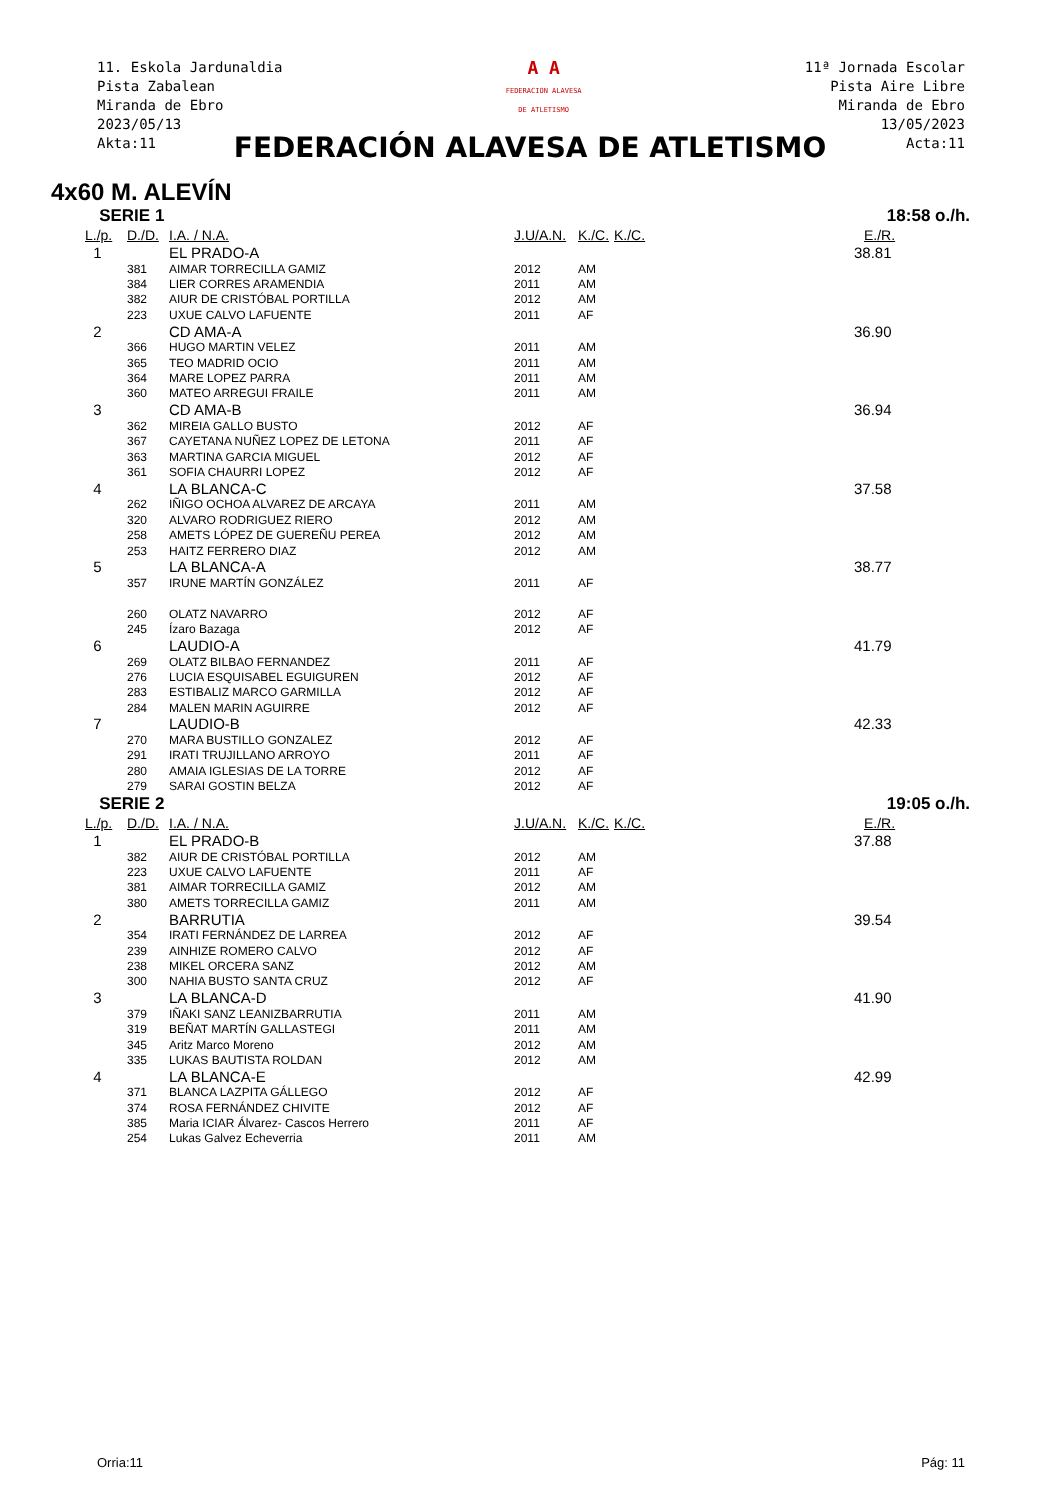11. Eskola Jardunaldia
Pista Zabalean
Miranda de Ebro
2023/05/13
Akta:11
A A
FEDERACION ALAVESA
DE ATLETISMO
11ª Jornada Escolar
Pista Aire Libre
Miranda de Ebro
13/05/2023
Acta:11
FEDERACIÓN ALAVESA DE ATLETISMO
4x60 M. ALEVÍN
| SERIE 1 | | | 18:58 o./h. | | | |
| L./p. | D./D. | I.A. / N.A. | J.U/A.N. | K./C. | K./C. | E./R. |
| 1 | | EL PRADO-A | | | | 38.81 |
| | 381 | AIMAR TORRECILLA GAMIZ | 2012 | AM | | |
| | 384 | LIER CORRES ARAMENDIA | 2011 | AM | | |
| | 382 | AIUR DE CRISTÓBAL PORTILLA | 2012 | AM | | |
| | 223 | UXUE CALVO LAFUENTE | 2011 | AF | | |
| 2 | | CD AMA-A | | | | 36.90 |
| | 366 | HUGO MARTIN VELEZ | 2011 | AM | | |
| | 365 | TEO MADRID OCIO | 2011 | AM | | |
| | 364 | MARE LOPEZ PARRA | 2011 | AM | | |
| | 360 | MATEO ARREGUI FRAILE | 2011 | AM | | |
| 3 | | CD AMA-B | | | | 36.94 |
| | 362 | MIREIA GALLO BUSTO | 2012 | AF | | |
| | 367 | CAYETANA NUÑEZ LOPEZ DE LETONA | 2011 | AF | | |
| | 363 | MARTINA GARCIA MIGUEL | 2012 | AF | | |
| | 361 | SOFIA CHAURRI LOPEZ | 2012 | AF | | |
| 4 | | LA BLANCA-C | | | | 37.58 |
| | 262 | IÑIGO OCHOA ALVAREZ DE ARCAYA | 2011 | AM | | |
| | 320 | ALVARO RODRIGUEZ RIERO | 2012 | AM | | |
| | 258 | AMETS LÓPEZ DE GUEREÑU PEREA | 2012 | AM | | |
| | 253 | HAITZ FERRERO DIAZ | 2012 | AM | | |
| 5 | | LA BLANCA-A | | | | 38.77 |
| | 357 | IRUNE MARTÍN GONZÁLEZ | 2011 | AF | | |
| | 260 | OLATZ NAVARRO | 2012 | AF | | |
| | 245 | Ízaro Bazaga | 2012 | AF | | |
| 6 | | LAUDIO-A | | | | 41.79 |
| | 269 | OLATZ BILBAO FERNANDEZ | 2011 | AF | | |
| | 276 | LUCIA ESQUISABEL EGUIGUREN | 2012 | AF | | |
| | 283 | ESTIBALIZ MARCO GARMILLA | 2012 | AF | | |
| | 284 | MALEN MARIN AGUIRRE | 2012 | AF | | |
| 7 | | LAUDIO-B | | | | 42.33 |
| | 270 | MARA BUSTILLO GONZALEZ | 2012 | AF | | |
| | 291 | IRATI TRUJILLANO ARROYO | 2011 | AF | | |
| | 280 | AMAIA IGLESIAS DE LA TORRE | 2012 | AF | | |
| | 279 | SARAI GOSTIN BELZA | 2012 | AF | | |
| SERIE 2 | | | 19:05 o./h. | | | |
| L./p. | D./D. | I.A. / N.A. | J.U/A.N. | K./C. | K./C. | E./R. |
| 1 | | EL PRADO-B | | | | 37.88 |
| | 382 | AIUR DE CRISTÓBAL PORTILLA | 2012 | AM | | |
| | 223 | UXUE CALVO LAFUENTE | 2011 | AF | | |
| | 381 | AIMAR TORRECILLA GAMIZ | 2012 | AM | | |
| | 380 | AMETS TORRECILLA GAMIZ | 2011 | AM | | |
| 2 | | BARRUTIA | | | | 39.54 |
| | 354 | IRATI FERNÁNDEZ DE LARREA | 2012 | AF | | |
| | 239 | AINHIZE ROMERO CALVO | 2012 | AF | | |
| | 238 | MIKEL ORCERA SANZ | 2012 | AM | | |
| | 300 | NAHIA BUSTO SANTA CRUZ | 2012 | AF | | |
| 3 | | LA BLANCA-D | | | | 41.90 |
| | 379 | IÑAKI SANZ LEANIZBARRUTIA | 2011 | AM | | |
| | 319 | BEÑAT MARTÍN GALLASTEGI | 2011 | AM | | |
| | 345 | Aritz Marco Moreno | 2012 | AM | | |
| | 335 | LUKAS BAUTISTA ROLDAN | 2012 | AM | | |
| 4 | | LA BLANCA-E | | | | 42.99 |
| | 371 | BLANCA LAZPITA GÁLLEGO | 2012 | AF | | |
| | 374 | ROSA FERNÁNDEZ CHIVITE | 2012 | AF | | |
| | 385 | Maria ICIAR Álvarez- Cascos Herrero | 2011 | AF | | |
| | 254 | Lukas Galvez Echeverria | 2011 | AM | | |
Orria:11 Pág: 11